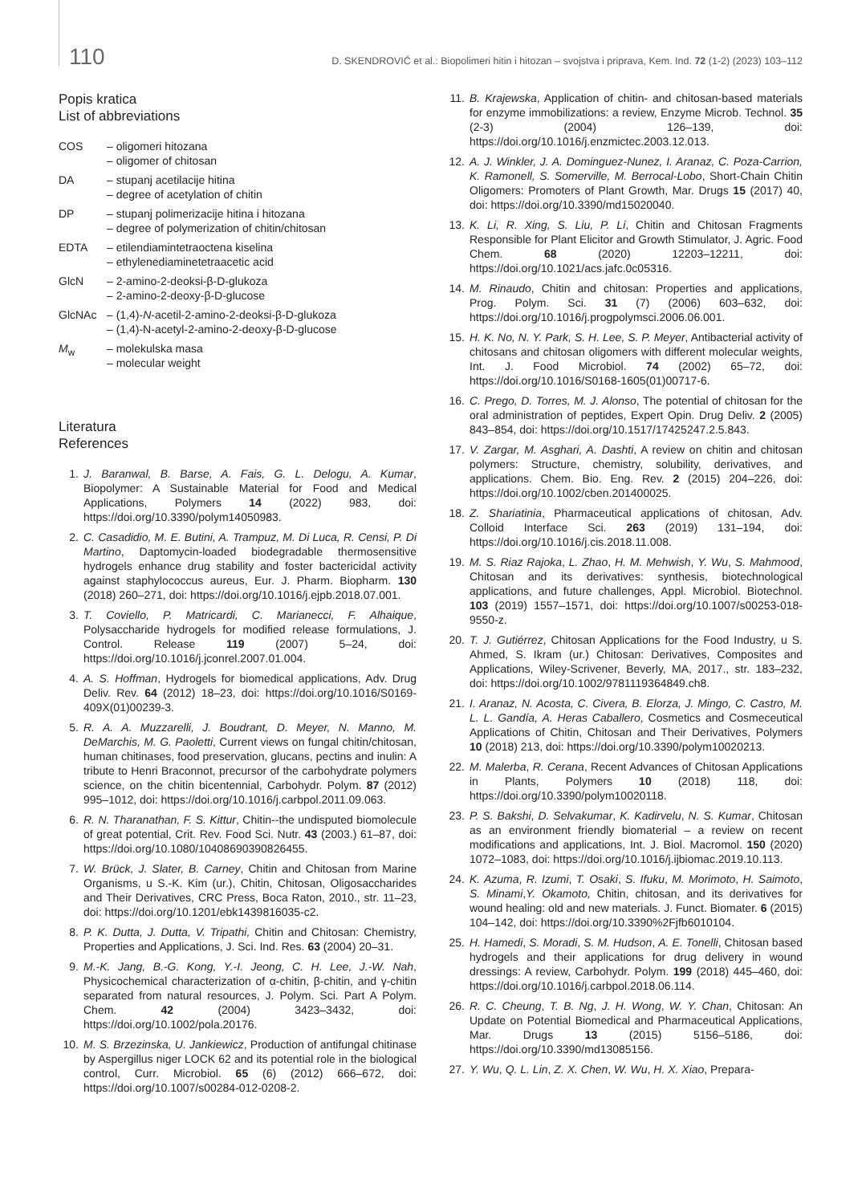110 D. SKENDROVIĆ et al.: Biopolimeri hitin i hitozan – svojstva i priprava, Kem. Ind. 72 (1-2) (2023) 103–112
Popis kratica
List of abbreviations
COS – oligomeri hitozana
– oligomer of chitosan
DA – stupanj acetilacije hitina
– degree of acetylation of chitin
DP – stupanj polimerizacije hitina i hitozana
– degree of polymerization of chitin/chitosan
EDTA – etilendiamintetraoctena kiselina
– ethylenediaminetetraacetic acid
GlcN – 2-amino-2-deoksi-β-D-glukoza
– 2-amino-2-deoxy-β-D-glucose
GlcNAc – (1,4)-N-acetil-2-amino-2-deoksi-β-D-glukoza
– (1,4)-N-acetyl-2-amino-2-deoxy-β-D-glucose
M<sub>w</sub> – molekulska masa
– molecular weight
Literatura
References
1. J. Baranwal, B. Barse, A. Fais, G. L. Delogu, A. Kumar, Biopolymer: A Sustainable Material for Food and Medical Applications, Polymers 14 (2022) 983, doi: https://doi.org/10.3390/polym14050983.
2. C. Casadidio, M. E. Butini, A. Trampuz, M. Di Luca, R. Censi, P. Di Martino, Daptomycin-loaded biodegradable thermosensitive hydrogels enhance drug stability and foster bactericidal activity against staphylococcus aureus, Eur. J. Pharm. Biopharm. 130 (2018) 260–271, doi: https://doi.org/10.1016/j.ejpb.2018.07.001.
3. T. Coviello, P. Matricardi, C. Marianecci, F. Alhaique, Polysaccharide hydrogels for modified release formulations, J. Control. Release 119 (2007) 5–24, doi: https://doi.org/10.1016/j.jconrel.2007.01.004.
4. A. S. Hoffman, Hydrogels for biomedical applications, Adv. Drug Deliv. Rev. 64 (2012) 18–23, doi: https://doi.org/10.1016/S0169-409X(01)00239-3.
5. R. A. A. Muzzarelli, J. Boudrant, D. Meyer, N. Manno, M. DeMarchis, M. G. Paoletti, Current views on fungal chitin/chitosan, human chitinases, food preservation, glucans, pectins and inulin: A tribute to Henri Braconnot, precursor of the carbohydrate polymers science, on the chitin bicentennial, Carbohydr. Polym. 87 (2012) 995–1012, doi: https://doi.org/10.1016/j.carbpol.2011.09.063.
6. R. N. Tharanathan, F. S. Kittur, Chitin--the undisputed biomolecule of great potential, Crit. Rev. Food Sci. Nutr. 43 (2003.) 61–87, doi: https://doi.org/10.1080/10408690390826455.
7. W. Brück, J. Slater, B. Carney, Chitin and Chitosan from Marine Organisms, u S.-K. Kim (ur.), Chitin, Chitosan, Oligosaccharides and Their Derivatives, CRC Press, Boca Raton, 2010., str. 11–23, doi: https://doi.org/10.1201/ebk1439816035-c2.
8. P. K. Dutta, J. Dutta, V. Tripathi, Chitin and Chitosan: Chemistry, Properties and Applications, J. Sci. Ind. Res. 63 (2004) 20–31.
9. M.-K. Jang, B.-G. Kong, Y.-I. Jeong, C. H. Lee, J.-W. Nah, Physicochemical characterization of α-chitin, β-chitin, and γ-chitin separated from natural resources, J. Polym. Sci. Part A Polym. Chem. 42 (2004) 3423–3432, doi: https://doi.org/10.1002/pola.20176.
10. M. S. Brzezinska, U. Jankiewicz, Production of antifungal chitinase by Aspergillus niger LOCK 62 and its potential role in the biological control, Curr. Microbiol. 65 (6) (2012) 666–672, doi: https://doi.org/10.1007/s00284-012-0208-2.
11. B. Krajewska, Application of chitin- and chitosan-based materials for enzyme immobilizations: a review, Enzyme Microb. Technol. 35 (2-3) (2004) 126–139, doi: https://doi.org/10.1016/j.enzmictec.2003.12.013.
12. A. J. Winkler, J. A. Dominguez-Nunez, I. Aranaz, C. Poza-Carrion, K. Ramonell, S. Somerville, M. Berrocal-Lobo, Short-Chain Chitin Oligomers: Promoters of Plant Growth, Mar. Drugs 15 (2017) 40, doi: https://doi.org/10.3390/md15020040.
13. K. Li, R. Xing, S. Liu, P. Li, Chitin and Chitosan Fragments Responsible for Plant Elicitor and Growth Stimulator, J. Agric. Food Chem. 68 (2020) 12203–12211, doi: https://doi.org/10.1021/acs.jafc.0c05316.
14. M. Rinaudo, Chitin and chitosan: Properties and applications, Prog. Polym. Sci. 31 (7) (2006) 603–632, doi: https://doi.org/10.1016/j.progpolymsci.2006.06.001.
15. H. K. No, N. Y. Park, S. H. Lee, S. P. Meyer, Antibacterial activity of chitosans and chitosan oligomers with different molecular weights, Int. J. Food Microbiol. 74 (2002) 65–72, doi: https://doi.org/10.1016/S0168-1605(01)00717-6.
16. C. Prego, D. Torres, M. J. Alonso, The potential of chitosan for the oral administration of peptides, Expert Opin. Drug Deliv. 2 (2005) 843–854, doi: https://doi.org/10.1517/17425247.2.5.843.
17. V. Zargar, M. Asghari, A. Dashti, A review on chitin and chitosan polymers: Structure, chemistry, solubility, derivatives, and applications. Chem. Bio. Eng. Rev. 2 (2015) 204–226, doi: https://doi.org/10.1002/cben.201400025.
18. Z. Shariatinia, Pharmaceutical applications of chitosan, Adv. Colloid Interface Sci. 263 (2019) 131–194, doi: https://doi.org/10.1016/j.cis.2018.11.008.
19. M. S. Riaz Rajoka, L. Zhao, H. M. Mehwish, Y. Wu, S. Mahmood, Chitosan and its derivatives: synthesis, biotechnological applications, and future challenges, Appl. Microbiol. Biotechnol. 103 (2019) 1557–1571, doi: https://doi.org/10.1007/s00253-018-9550-z.
20. T. J. Gutiérrez, Chitosan Applications for the Food Industry, u S. Ahmed, S. Ikram (ur.) Chitosan: Derivatives, Composites and Applications, Wiley-Scrivener, Beverly, MA, 2017., str. 183–232, doi: https://doi.org/10.1002/9781119364849.ch8.
21. I. Aranaz, N. Acosta, C. Civera, B. Elorza, J. Mingo, C. Castro, M. L. L. Gandía, A. Heras Caballero, Cosmetics and Cosmeceutical Applications of Chitin, Chitosan and Their Derivatives, Polymers 10 (2018) 213, doi: https://doi.org/10.3390/polym10020213.
22. M. Malerba, R. Cerana, Recent Advances of Chitosan Applications in Plants, Polymers 10 (2018) 118, doi: https://doi.org/10.3390/polym10020118.
23. P. S. Bakshi, D. Selvakumar, K. Kadirvelu, N. S. Kumar, Chitosan as an environment friendly biomaterial – a review on recent modifications and applications, Int. J. Biol. Macromol. 150 (2020) 1072–1083, doi: https://doi.org/10.1016/j.ijbiomac.2019.10.113.
24. K. Azuma, R. Izumi, T. Osaki, S. Ifuku, M. Morimoto, H. Saimoto, S. Minami,Y. Okamoto, Chitin, chitosan, and its derivatives for wound healing: old and new materials. J. Funct. Biomater. 6 (2015) 104–142, doi: https://doi.org/10.3390%2Fjfb6010104.
25. H. Hamedi, S. Moradi, S. M. Hudson, A. E. Tonelli, Chitosan based hydrogels and their applications for drug delivery in wound dressings: A review, Carbohydr. Polym. 199 (2018) 445–460, doi: https://doi.org/10.1016/j.carbpol.2018.06.114.
26. R. C. Cheung, T. B. Ng, J. H. Wong, W. Y. Chan, Chitosan: An Update on Potential Biomedical and Pharmaceutical Applications, Mar. Drugs 13 (2015) 5156–5186, doi: https://doi.org/10.3390/md13085156.
27. Y. Wu, Q. L. Lin, Z. X. Chen, W. Wu, H. X. Xiao, Prepara-